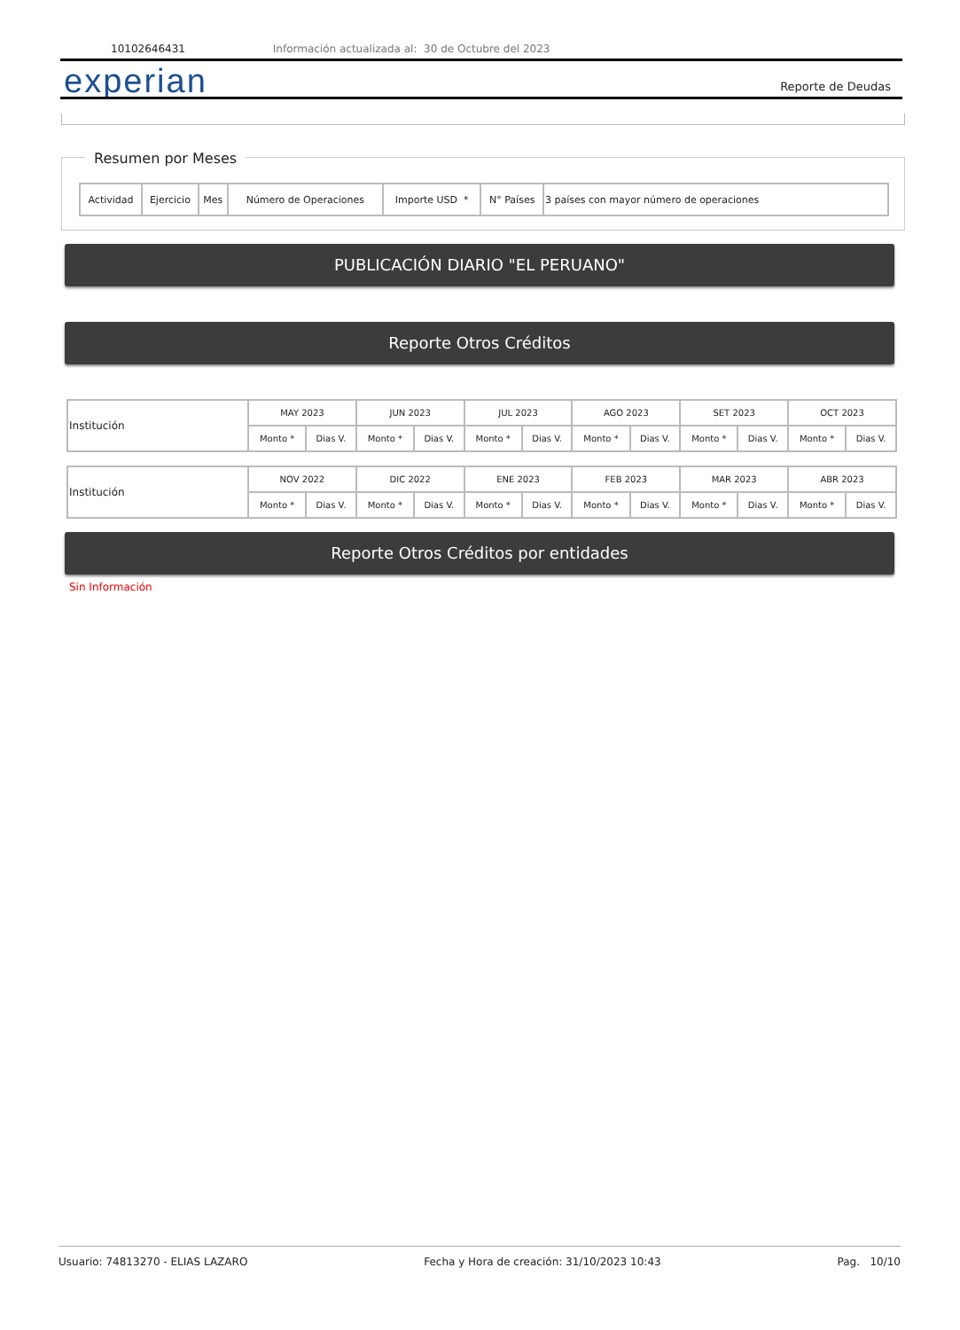10102646431 Información actualizada al: 30 de Octubre del 2023
experian Reporte de Deudas
Resumen por Meses
| Actividad | Ejercicio | Mes | Número de Operaciones | Importe USD * | N° Países | 3 países con mayor número de operaciones |
PUBLICACIÓN DIARIO "EL PERUANO"
Reporte Otros Créditos
| Institución | MAY 2023 | | JUN 2023 | | JUL 2023 | | AGO 2023 | | SET 2023 | | OCT 2023 | |
| | Monto * | Dias V. | Monto * | Dias V. | Monto * | Dias V. | Monto * | Dias V. | Monto * | Dias V. | Monto * | Dias V. |
| Institución | NOV 2022 | | DIC 2022 | | ENE 2023 | | FEB 2023 | | MAR 2023 | | ABR 2023 | |
| | Monto * | Dias V. | Monto * | Dias V. | Monto * | Dias V. | Monto * | Dias V. | Monto * | Dias V. | Monto * | Dias V. |
Reporte Otros Créditos por entidades
Sin Información
Usuario: 74813270 - ELIAS LAZARO Fecha y Hora de creación: 31/10/2023 10:43 Pag. 10/10